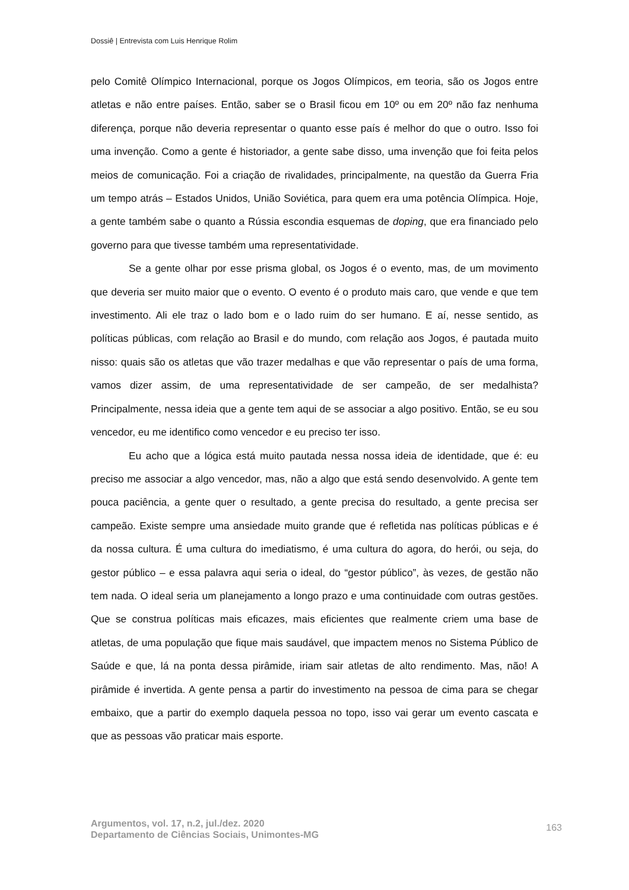Dossiê | Entrevista com Luis Henrique Rolim
pelo Comitê Olímpico Internacional, porque os Jogos Olímpicos, em teoria, são os Jogos entre atletas e não entre países. Então, saber se o Brasil ficou em 10º ou em 20º não faz nenhuma diferença, porque não deveria representar o quanto esse país é melhor do que o outro. Isso foi uma invenção. Como a gente é historiador, a gente sabe disso, uma invenção que foi feita pelos meios de comunicação. Foi a criação de rivalidades, principalmente, na questão da Guerra Fria um tempo atrás – Estados Unidos, União Soviética, para quem era uma potência Olímpica. Hoje, a gente também sabe o quanto a Rússia escondia esquemas de doping, que era financiado pelo governo para que tivesse também uma representatividade.
Se a gente olhar por esse prisma global, os Jogos é o evento, mas, de um movimento que deveria ser muito maior que o evento. O evento é o produto mais caro, que vende e que tem investimento. Ali ele traz o lado bom e o lado ruim do ser humano. E aí, nesse sentido, as políticas públicas, com relação ao Brasil e do mundo, com relação aos Jogos, é pautada muito nisso: quais são os atletas que vão trazer medalhas e que vão representar o país de uma forma, vamos dizer assim, de uma representatividade de ser campeão, de ser medalhista? Principalmente, nessa ideia que a gente tem aqui de se associar a algo positivo. Então, se eu sou vencedor, eu me identifico como vencedor e eu preciso ter isso.
Eu acho que a lógica está muito pautada nessa nossa ideia de identidade, que é: eu preciso me associar a algo vencedor, mas, não a algo que está sendo desenvolvido. A gente tem pouca paciência, a gente quer o resultado, a gente precisa do resultado, a gente precisa ser campeão. Existe sempre uma ansiedade muito grande que é refletida nas políticas públicas e é da nossa cultura. É uma cultura do imediatismo, é uma cultura do agora, do herói, ou seja, do gestor público – e essa palavra aqui seria o ideal, do “gestor público”, às vezes, de gestão não tem nada. O ideal seria um planejamento a longo prazo e uma continuidade com outras gestões. Que se construa políticas mais eficazes, mais eficientes que realmente criem uma base de atletas, de uma população que fique mais saudável, que impactem menos no Sistema Público de Saúde e que, lá na ponta dessa pirâmide, iriam sair atletas de alto rendimento. Mas, não! A pirâmide é invertida. A gente pensa a partir do investimento na pessoa de cima para se chegar embaixo, que a partir do exemplo daquela pessoa no topo, isso vai gerar um evento cascata e que as pessoas vão praticar mais esporte.
Argumentos, vol. 17, n.2, jul./dez. 2020
Departamento de Ciências Sociais, Unimontes-MG
163